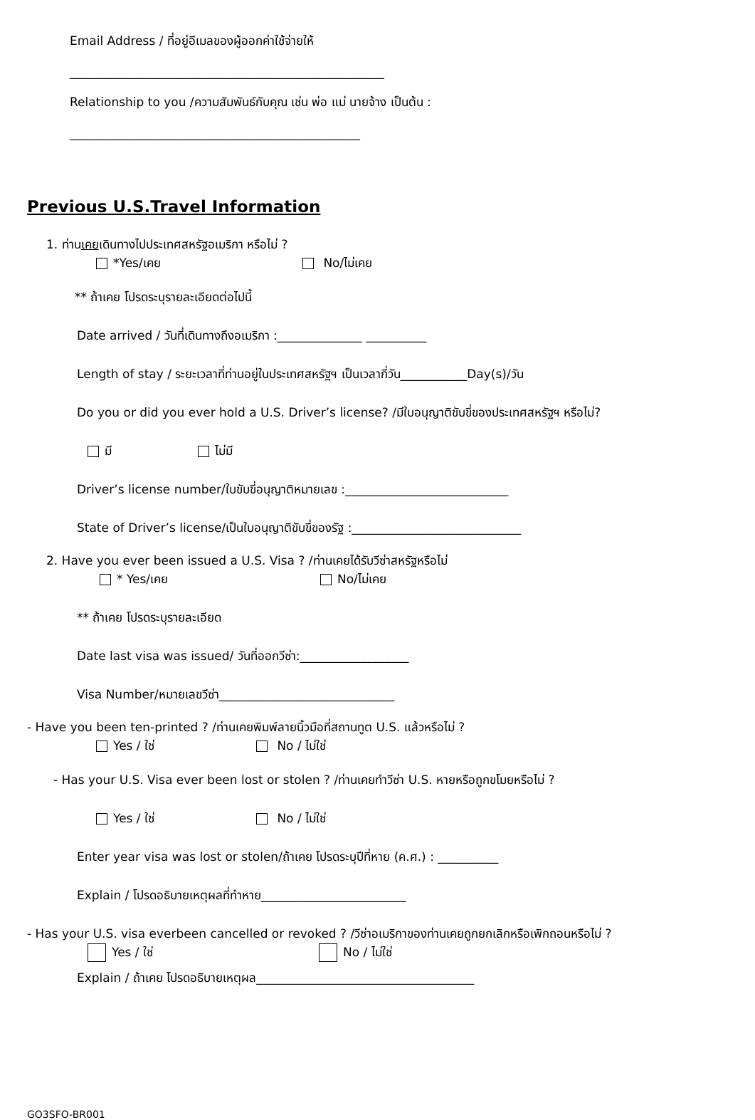Email Address / ที่อยู่อีเมลของผู้ออกค่าใช้จ่ายให้
____________________________________________________
Relationship to you /ความสัมพันธ์กับคุณ เช่น พ่อ แม่ นายจ้าง เป็นต้น :
________________________________________________
Previous U.S.Travel Information
1. ท่านเคยเดินทางไปประเทศสหรัฐอเมริกา หรือไม่ ?
*Yes/เคย No/ไม่เคย
** ถ้าเคย โปรดระบุรายละเอียดต่อไปนี้
Date arrived / วันที่เดินทางถึงอเมริกา :______________ __________
Length of stay / ระยะเวลาที่ท่านอยู่ในประเทศสหรัฐฯ เป็นเวลากี่วัน___________Day(s)/วัน
Do you or did you ever hold a U.S. Driver’s license? /มีใบอนุญาติขับขี่ของประเทศสหรัฐฯ หรือไม่?
มี ไม่มี
Driver’s license number/ใบขับขี่อนุญาติหมายเลข :___________________________
State of Driver’s license/เป็นใบอนุญาติขับขี่ของรัฐ :____________________________
2. Have you ever been issued a U.S. Visa ? /ท่านเคยได้รับวีซ่าสหรัฐหรือไม่
* Yes/เคย No/ไม่เคย
** ถ้าเคย โปรดระบุรายละเอียด
Date last visa was issued/ วันที่ออกวีซ่า:__________________
Visa Number/หมายเลขวีซ่า_____________________________
- Have you been ten-printed ? /ท่านเคยพิมพ์ลายนิ้วมือที่สถานทูต U.S. แล้วหรือไม่ ?
Yes / ใช่ No / ไม่ใช่
- Has your U.S. Visa ever been lost or stolen ? /ท่านเคยทำวีซ่า U.S. หายหรือถูกขโมยหรือไม่ ?
Yes / ใช่ No / ไม่ใช่
Enter year visa was lost or stolen/ถ้าเคย โปรดระบุปีที่หาย (ค.ศ.) : __________
Explain / โปรดอธิบายเหตุผลที่ทำหาย________________________
- Has your U.S. visa everbeen cancelled or revoked ? /วีซ่าอเมริกาของท่านเคยถูกยกเลิกหรือเพิกถอนหรือไม่ ?
Yes / ใช่ No / ไม่ใช่
Explain / ถ้าเคย โปรดอธิบายเหตุผล____________________________________
GO3SFO-BR001